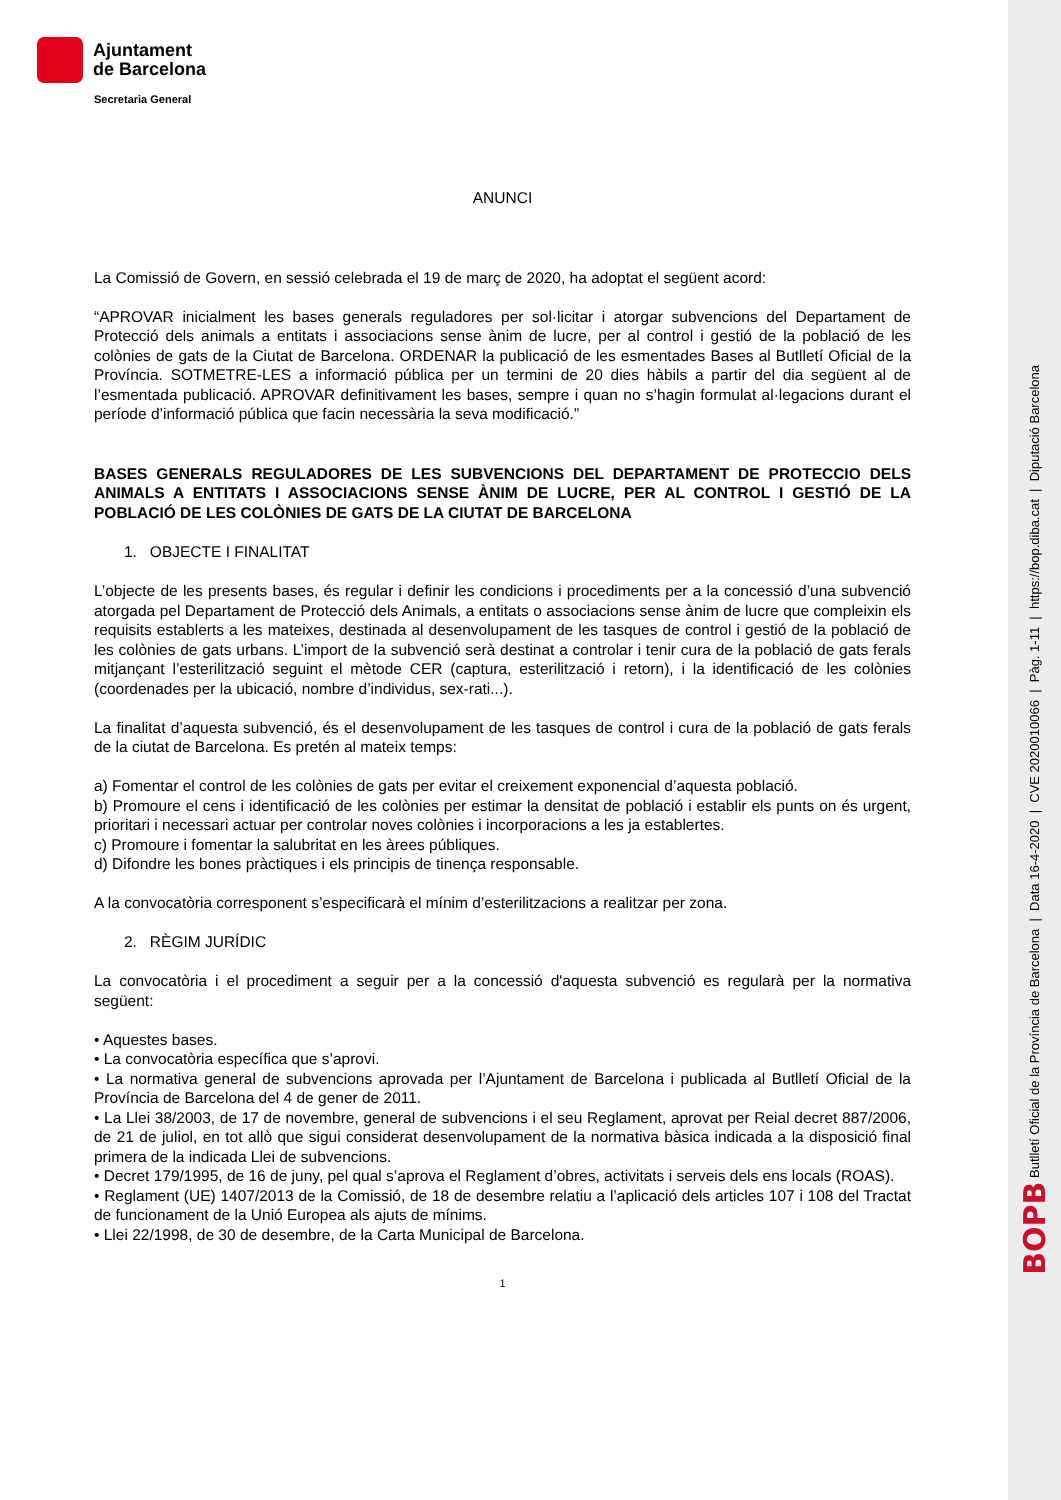Ajuntament
de Barcelona
Secretaria General
ANUNCI
La Comissió de Govern, en sessió celebrada el 19 de març de 2020, ha adoptat el següent acord:
“APROVAR inicialment les bases generals reguladores per sol·licitar i atorgar subvencions del Departament de Protecció dels animals a entitats i associacions sense ànim de lucre, per al control i gestió de la població de les colònies de gats de la Ciutat de Barcelona. ORDENAR la publicació de les esmentades Bases al Butlletí Oficial de la Província. SOTMETRE-LES a informació pública per un termini de 20 dies hàbils a partir del dia següent al de l’esmentada publicació. APROVAR definitivament les bases, sempre i quan no s’hagin formulat al·legacions durant el període d’informació pública que facin necessària la seva modificació.”
BASES GENERALS REGULADORES DE LES SUBVENCIONS DEL DEPARTAMENT DE PROTECCIO DELS ANIMALS A ENTITATS I ASSOCIACIONS SENSE ÀNIM DE LUCRE, PER AL CONTROL I GESTIÓ DE LA POBLACIÓ DE LES COLÒNIES DE GATS DE LA CIUTAT DE BARCELONA
1. OBJECTE I FINALITAT
L’objecte de les presents bases, és regular i definir les condicions i procediments per a la concessió d’una subvenció atorgada pel Departament de Protecció dels Animals, a entitats o associacions sense ànim de lucre que compleixin els requisits establerts a les mateixes, destinada al desenvolupament de les tasques de control i gestió de la població de les colònies de gats urbans. L’import de la subvenció serà destinat a controlar i tenir cura de la població de gats ferals mitjançant l’esterilització seguint el mètode CER (captura, esterilització i retorn), i la identificació de les colònies (coordenades per la ubicació, nombre d’individus, sex-rati...).
La finalitat d’aquesta subvenció, és el desenvolupament de les tasques de control i cura de la població de gats ferals de la ciutat de Barcelona. Es pretén al mateix temps:
a) Fomentar el control de les colònies de gats per evitar el creixement exponencial d’aquesta població.
b) Promoure el cens i identificació de les colònies per estimar la densitat de població i establir els punts on és urgent, prioritari i necessari actuar per controlar noves colònies i incorporacions a les ja establertes.
c) Promoure i fomentar la salubritat en les àrees públiques.
d) Difondre les bones pràctiques i els principis de tinença responsable.
A la convocatòria corresponent s’especificarà el mínim d’esterilitzacions a realitzar per zona.
2. RÈGIM JURÍDIC
La convocatòria i el procediment a seguir per a la concessió d'aquesta subvenció es regularà per la normativa següent:
• Aquestes bases.
• La convocatòria específica que s’aprovi.
• La normativa general de subvencions aprovada per l’Ajuntament de Barcelona i publicada al Butlletí Oficial de la Província de Barcelona del 4 de gener de 2011.
• La Llei 38/2003, de 17 de novembre, general de subvencions i el seu Reglament, aprovat per Reial decret 887/2006, de 21 de juliol, en tot allò que sigui considerat desenvolupament de la normativa bàsica indicada a la disposició final primera de la indicada Llei de subvencions.
• Decret 179/1995, de 16 de juny, pel qual s’aprova el Reglament d’obres, activitats i serveis dels ens locals (ROAS).
• Reglament (UE) 1407/2013 de la Comissió, de 18 de desembre relatiu a l’aplicació dels articles 107 i 108 del Tractat de funcionament de la Unió Europea als ajuts de mínims.
• Llei 22/1998, de 30 de desembre, de la Carta Municipal de Barcelona.
1
BOPB Butlletí Oficial de la Província de Barcelona | Data 16-4-2020 | CVE 2020010066 | Pàg. 1-11 | https://bop.diba.cat | Diputació Barcelona